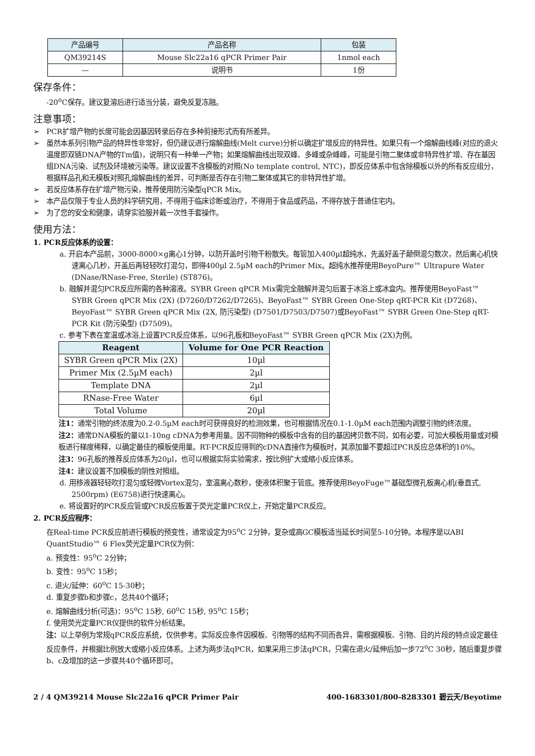| 产品编号 | 产品名称 | 包装 |
| QM39214S | Mouse Slc22a16 qPCR Primer Pair | 1nmol each |
| — | 说明书 | 1份 |
保存条件：
-20<sup>o</sup>C保存。建议复溶后进行适当分装，避免反复冻融。
注意事项：
➢ PCR扩增产物的长度可能会因基因转录后存在多种剪接形式而有所差异。
➢ 虽然本系列引物产品的特异性非常好，但仍建议进行熔解曲线(Melt curve)分析以确定扩增反应的特异性。如果只有一个熔解曲线峰(对应的退火温度即双链DNA产物的Tm值)，说明只有一种单一产物；如果熔解曲线出现双峰、多峰或杂峰峰，可能是引物二聚体或非特异性扩增、存在基因组DNA污染、试剂及环境被污染等。建议设置不含模板的对照(No template control, NTC)，即反应体系中包含除模板以外的所有反应组分，根据样品孔和无模板对照孔熔解曲线的差异，可判断是否存在引物二聚体或其它的非特异性扩增。
➢ 若反应体系存在扩增产物污染，推荐使用防污染型qPCR Mix。
➢ 本产品仅限于专业人员的科学研究用，不得用于临床诊断或治疗，不得用于食品或药品，不得存放于普通住宅内。
➢ 为了您的安全和健康，请穿实验服并戴一次性手套操作。
使用方法：
1. PCR反应体系的设置：
a. 开启本产品前，3000-8000×g离心1分钟，以防开盖时引物干粉散失。每管加入400µl超纯水，先盖好盖子颠倒混匀数次，然后离心机快速离心几秒，开盖后再轻轻吹打混匀，即得400µl 2.5µM each的Primer Mix。超纯水推荐使用BeyoPure™ Ultrapure Water (DNase/RNase-Free, Sterile) (ST876)。
b. 融解并混匀PCR反应所需的各种溶液。SYBR Green qPCR Mix需完全融解并混匀后置于冰浴上或冰盒内。推荐使用BeyoFast™ SYBR Green qPCR Mix (2X) (D7260/D7262/D7265)、BeyoFast™ SYBR Green One-Step qRT-PCR Kit (D7268)、BeyoFast™ SYBR Green qPCR Mix (2X, 防污染型) (D7501/D7503/D7507)或BeyoFast™ SYBR Green One-Step qRT-PCR Kit (防污染型) (D7509)。
c. 参考下表在室温或冰浴上设置PCR反应体系，以96孔板和BeyoFast™ SYBR Green qPCR Mix (2X)为例。
| Reagent | Volume for One PCR Reaction |
| --- | --- |
| SYBR Green qPCR Mix (2X) | 10µl |
| Primer Mix (2.5µM each) | 2µl |
| Template DNA | 2µl |
| RNase-Free Water | 6µl |
| Total Volume | 20µl |
注1：通常引物的终浓度为0.2-0.5µM each时可获得良好的检测效果，也可根据情况在0.1-1.0µM each范围内调整引物的终浓度。
注2：通常DNA模板的量以1-10ng cDNA为参考用量。因不同物种的模板中含有的目的基因拷贝数不同，如有必要，可加大模板用量或对模板进行梯度稀释，以确定最佳的模板使用量。RT-PCR反应得到的cDNA直接作为模板时，其添加量不要超过PCR反应总体积的10%。
注3：96孔板的推荐反应体系为20µl，也可以根据实际实验需求，按比例扩大或缩小反应体系。
注4：建议设置不加模板的阴性对照组。
d. 用移液器轻轻吹打混匀或轻微Vortex混匀，室温离心数秒，使液体积聚于管底。推荐使用BeyoFuge™基础型微孔板离心机(垂直式, 2500rpm) (E6758)进行快速离心。
e. 将设置好的PCR反应管或PCR反应板置于荧光定量PCR仪上，开始定量PCR反应。
2. PCR反应程序：
在Real-time PCR反应前进行模板的预变性，通常设定为95<sup>o</sup>C 2分钟，复杂或高GC模板适当延长时间至5-10分钟。本程序是以ABI QuantStudio™ 6 Flex荧光定量PCR仪为例：
a. 预变性：95<sup>o</sup>C 2分钟；
b. 变性：95<sup>o</sup>C 15秒；
c. 退火/延伸：60<sup>o</sup>C 15-30秒；
d. 重复步骤b和步骤c，总共40个循环；
e. 熔解曲线分析(可选)：95<sup>o</sup>C 15秒, 60<sup>o</sup>C 15秒, 95<sup>o</sup>C 15秒；
f. 使用荧光定量PCR仪提供的软件分析结果。
注：以上举例为常规qPCR反应系统，仅供参考。实际反应条件因模板、引物等的结构不同而各异，需根据模板、引物、目的片段的特点设定最佳反应条件，并根据比例放大或缩小反应体系。上述为两步法qPCR，如果采用三步法qPCR，只需在退火/延伸后加一步72<sup>o</sup>C 30秒，随后重复步骤b、c及增加的这一步骤共40个循环即可。
2 / 4 QM39214 Mouse Slc22a16 qPCR Primer Pair 400-1683301/800-8283301 碧云天/Beyotime